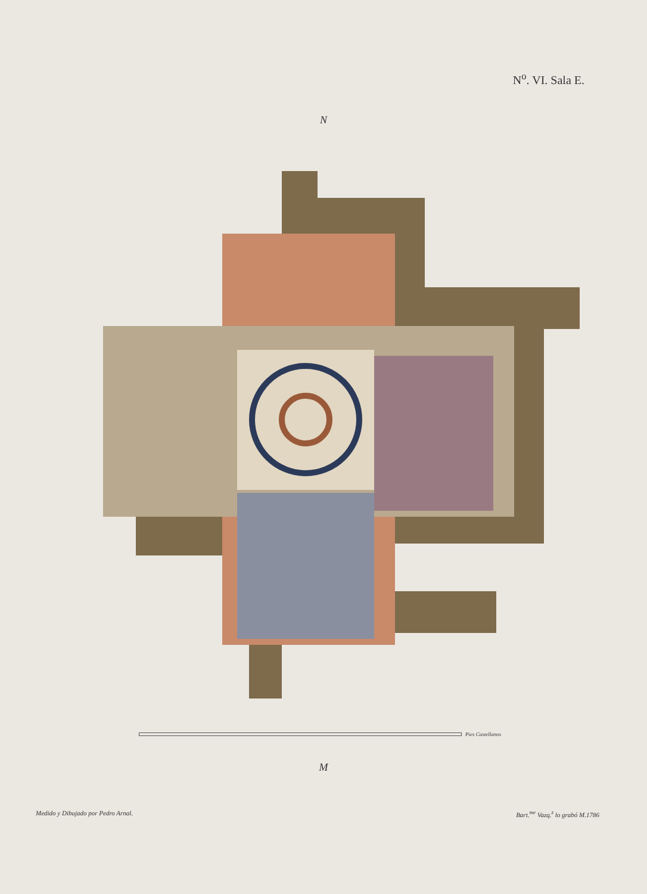N<sup>o</sup>. VI. Sala E.
N
Pies Castellanos
M
Medido y Dibujado por Pedro Arnal. Bart.<sup>me</sup> Vazq.<sup>z</sup> lo grabó M.1786